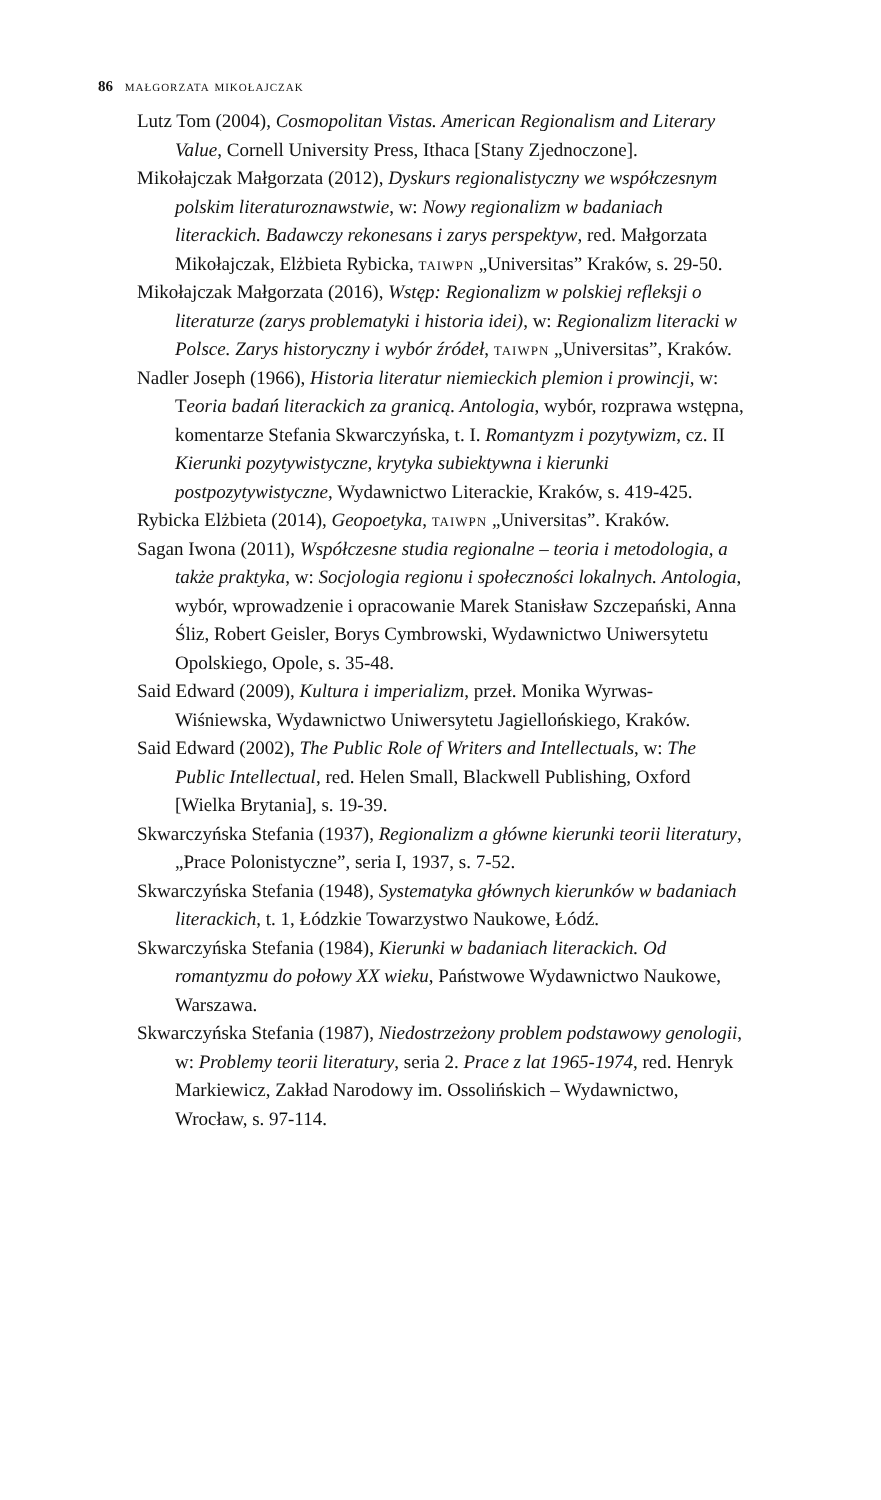86 małgorzata mikołajczak
Lutz Tom (2004), Cosmopolitan Vistas. American Regionalism and Literary Value, Cornell University Press, Ithaca [Stany Zjednoczone].
Mikołajczak Małgorzata (2012), Dyskurs regionalistyczny we współczesnym polskim literaturoznawstwie, w: Nowy regionalizm w badaniach literackich. Badawczy rekonesans i zarys perspektyw, red. Małgorzata Mikołajczak, Elżbieta Rybicka, taiwpn „Universitas” Kraków, s. 29-50.
Mikołajczak Małgorzata (2016), Wstęp: Regionalizm w polskiej refleksji o literaturze (zarys problematyki i historia idei), w: Regionalizm literacki w Polsce. Zarys historyczny i wybór źródeł, taiwpn „Universitas”, Kraków.
Nadler Joseph (1966), Historia literatur niemieckich plemion i prowincji, w: Teoria badań literackich za granicą. Antologia, wybór, rozprawa wstępna, komentarze Stefania Skwarczyńska, t. I. Romantyzm i pozytywizm, cz. II Kierunki pozytywistyczne, krytyka subiektywna i kierunki postpozytywistyczne, Wydawnictwo Literackie, Kraków, s. 419-425.
Rybicka Elżbieta (2014), Geopoetyka, taiwpn „Universitas”. Kraków.
Sagan Iwona (2011), Współczesne studia regionalne – teoria i metodologia, a także praktyka, w: Socjologia regionu i społeczności lokalnych. Antologia, wybór, wprowadzenie i opracowanie Marek Stanisław Szczepański, Anna Śliz, Robert Geisler, Borys Cymbrowski, Wydawnictwo Uniwersytetu Opolskiego, Opole, s. 35-48.
Said Edward (2009), Kultura i imperializm, przeł. Monika Wyrwas-Wiśniewska, Wydawnictwo Uniwersytetu Jagiellońskiego, Kraków.
Said Edward (2002), The Public Role of Writers and Intellectuals, w: The Public Intellectual, red. Helen Small, Blackwell Publishing, Oxford [Wielka Brytania], s. 19-39.
Skwarczyńska Stefania (1937), Regionalizm a główne kierunki teorii literatury, „Prace Polonistyczne”, seria I, 1937, s. 7-52.
Skwarczyńska Stefania (1948), Systematyka głównych kierunków w badaniach literackich, t. 1, Łódzkie Towarzystwo Naukowe, Łódź.
Skwarczyńska Stefania (1984), Kierunki w badaniach literackich. Od romantyzmu do połowy XX wieku, Państwowe Wydawnictwo Naukowe, Warszawa.
Skwarczyńska Stefania (1987), Niedostrzeżony problem podstawowy genologii, w: Problemy teorii literatury, seria 2. Prace z lat 1965-1974, red. Henryk Markiewicz, Zakład Narodowy im. Ossolińskich – Wydawnictwo, Wrocław, s. 97-114.